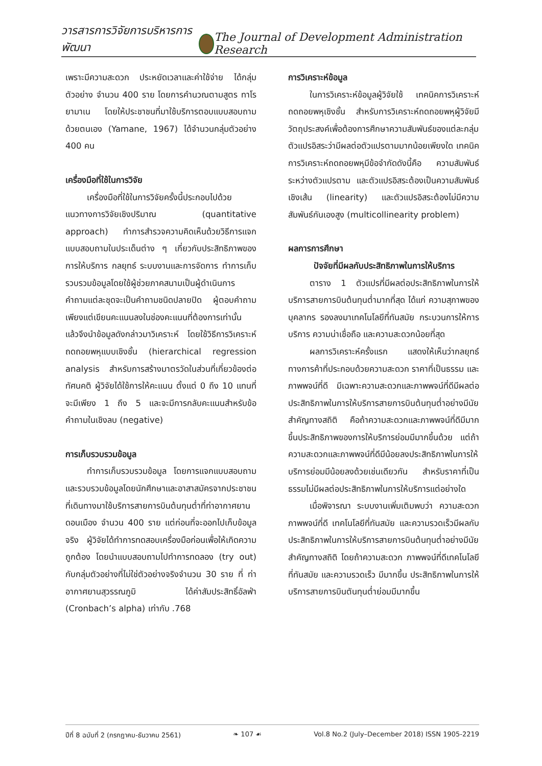วารสารการวิจัยการบริหารการพัฒนา
The Journal of Development Administration Research
เพราะมีความสะดวก ประหยัดเวลาและค่าใช้จ่าย ได้กลุ่มตัวอย่าง จำนวน 400 ราย โดยการคำนวณตามสูตร ทาโรยามาเน โดยให้ประชาชนที่มาใช้บริการตอบแบบสอบถามด้วยตนเอง (Yamane, 1967) ได้จำนวนกลุ่มตัวอย่าง 400 คน
เครื่องมือที่ใช้ในการวิจัย
เครื่องมือที่ใช้ในการวิจัยครั้งนี้ประกอบไปด้วย แนวทางการวิจัยเชิงปริมาณ (quantitative approach) ทำการสำรวจความคิดเห็นด้วยวิธีการแจกแบบสอบถามในประเด็นต่าง ๆ เกี่ยวกับประสิทธิภาพของการให้บริการ กลยุทธ์ ระบบงานและการจัดการ ทำการเก็บรวบรวมข้อมูลโดยใช้ผู้ช่วยภาคสนามเป็นผู้ดำเนินการ คำถามแต่ละชุดจะเป็นคำถามชนิดปลายปิด ผู้ตอบคำถามเพียงแต่เขียนคะแนนลงในช่องคะแนนที่ต้องการเท่านั้น แล้วจึงนำข้อมูลดังกล่าวมาวิเคราะห์ โดยใช้วิธีการวิเคราะห์ถดถอยพหุแบบเชิงชั้น (hierarchical regression analysis สำหรับการสร้างมาตรวัดในส่วนที่เกี่ยวข้องต่อทัศนคติ ผู้วิจัยได้ใช้การให้คะแนน ตั้งแต่ 0 ถึง 10 แทนที่จะมีเพียง 1 ถึง 5 และจะมีการกลับคะแนนสำหรับข้อคำถามในเชิงลบ (negative)
การเก็บรวบรวมข้อมูล
ทำการเก็บรวบรวมข้อมูล โดยการแจกแบบสอบถามและรวบรวมข้อมูลโดยนักศึกษาและอาสาสมัครจากประชาชนที่เดินทางมาใช้บริการสายการบินต้นทุนต่ำที่ท่าอากาศยานดอนเมือง จำนวน 400 ราย แต่ก่อนที่จะออกไปเก็บข้อมูลจริง ผู้วิจัยได้ทำการทดสอบเครื่องมือก่อนเพื่อให้เกิดความถูกต้อง โดยนำแบบสอบถามไปทำการทดลอง (try out) กับกลุ่มตัวอย่างที่ไม่ใช่ตัวอย่างจริงจำนวน 30 ราย ที่ ท่าอากาศยานสุวรรณภูมิ ได้ค่าสัมประสิทธิ์อัลฟ่า (Cronbach’s alpha) เท่ากับ .768
การวิเคราะห์ข้อมูล
ในการวิเคราะห์ข้อมูลผู้วิจัยใช้ เทคนิคการวิเคราะห์ถดถอยพหุเชิงชั้น สำหรับการวิเคราะห์ถดถอยพหุผู้วิจัยมีวัตถุประสงค์เพื่อต้องการศึกษาความสัมพันธ์ของแต่ละกลุ่มตัวแปรอิสระว่ามีผลต่อตัวแปรตามมากน้อยเพียงใด เทคนิคการวิเคราะห์ถดถอยพหุมีข้อจำกัดดังนี้คือ ความสัมพันธ์ระหว่างตัวแปรตาม และตัวแปรอิสระต้องเป็นความสัมพันธ์เชิงเส้น (linearity) และตัวแปรอิสระต้องไม่มีความสัมพันธ์กันเองสูง (multicollinearity problem)
ผลการการศึกษา
ปัจจัยที่มีผลกับประสิทธิภาพในการให้บริการ
ตาราง 1 ตัวแปรที่มีผลต่อประสิทธิภาพในการให้บริการสายการบินต้นทุนต่ำมากที่สุด ได้แก่ ความสุภาพของบุคลากร รองลงมาเทคโนโลยีที่ทันสมัย กระบวนการให้การบริการ ความน่าเชื่อถือ และความสะดวกน้อยที่สุด
ผลการวิเคราะห์ครั้งแรก แสดงให้เห็นว่ากลยุทธ์ทางการค้าที่ประกอบด้วยความสะดวก ราคาที่เป็นธรรม และภาพพจน์ที่ดี มีเฉพาะความสะดวกและภาพพจน์ที่ดีมีผลต่อประสิทธิภาพในการให้บริการสายการบินต้นทุนต่ำอย่างมีนัยสำคัญทางสถิติ คือถ้าความสะดวกและภาพพจน์ที่ดีมีมากขึ้นประสิทธิภาพของการให้บริการย่อมมีมากขึ้นด้วย แต่ถ้าความสะดวกและภาพพจน์ที่ดีมีน้อยลงประสิทธิภาพในการให้บริการย่อมมีน้อยลงด้วยเช่นเดียวกัน สำหรับราคาที่เป็นธรรมไม่มีผลต่อประสิทธิภาพในการให้บริการแต่อย่างใด
เมื่อพิจารณา ระบบงานเพิ่มเติมพบว่า ความสะดวก ภาพพจน์ที่ดี เทคโนโลยีที่ทันสมัย และความรวดเร็วมีผลกับประสิทธิภาพในการให้บริการสายการบินต้นทุนต่ำอย่างมีนัยสำคัญทางสถิติ โดยถ้าความสะดวก ภาพพจน์ที่ดีเทคโนโลยีที่ทันสมัย และความรวดเร็ว มีมากขึ้น ประสิทธิภาพในการให้บริการสายการบินตันทุนต่ำย่อมมีมากขึ้น
ปีที่ 8 ฉบับที่ 2 (กรกฎาคม-ธันวาคม 2561) ❧ 107 ☙ Vol.8 No.2 (July–December 2018) ISSN 1905-2219